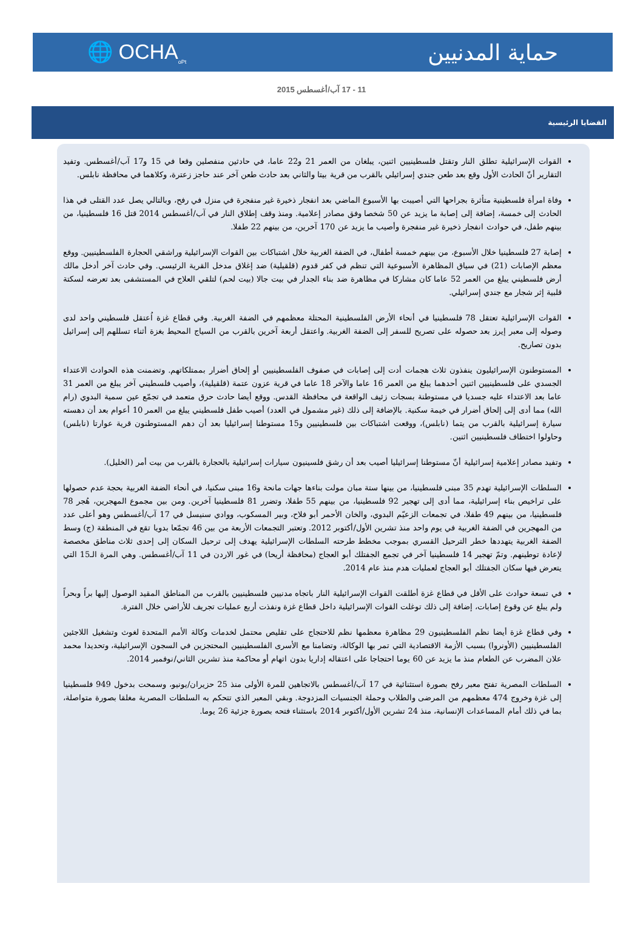حماية المدنيين 🌐 OCHA<sub>oPt</sub>
11 - 17 آب/أغسطس 2015
القضايا الرئيسية
القوات الإسرائيلية تطلق النار وتقتل فلسطينيين اثنين، يبلغان من العمر 21 و22 عاما، في حادثين منفصلين وقعا في 15 و17 آب/أغسطس. وتفيد التقارير أنّ الحادث الأول وقع بعد طعن جندي إسرائيلي بالقرب من قرية بيتا والثاني بعد حادث طعن آخر عند حاجز زعترة، وكلاهما في محافظة نابلس.
وفاة امرأة فلسطينية متأثرة بجراحها التي أصيبت بها الأسبوع الماضي بعد انفجار ذخيرة غير منفجرة في منزل في رفح، وبالتالي يصل عدد القتلى في هذا الحادث إلى خمسة، إضافة إلى إصابة ما يزيد عن 50 شخصا وفق مصادر إعلامية. ومنذ وقف إطلاق النار في آب/أغسطس 2014 قتل 16 فلسطينيا، من بينهم طفل، في حوادث انفجار ذخيرة غير منفجرة وأصيب ما يزيد عن 170 آخرين، من بينهم 22 طفلا.
إصابة 27 فلسطينيا خلال الأسبوع، من بينهم خمسة أطفال، في الضفة الغربية خلال اشتباكات بين القوات الإسرائيلية وراشقي الحجارة الفلسطينيين. ووقع معظم الإصابات (21) في سياق المظاهرة الأسبوعية التي تنظم في كفر قدوم (قلقيلية) ضد إغلاق مدخل القرية الرئيسي. وفي حادث آخر أدخل مالك أرض فلسطيني يبلغ من العمر 52 عاما كان مشاركا في مظاهرة ضد بناء الجدار في بيت جالا (بيت لحم) لتلقي العلاج في المستشفى بعد تعرضه لسكتة قلبية إثر شجار مع جندي إسرائيلي.
القوات الإسرائيلية تعتقل 78 فلسطينيا في أنحاء الأرض الفلسطينية المحتلة معظمهم في الضفة الغربية. وفي قطاع غزة اُعتقل فلسطيني واحد لدى وصوله إلى معبر إيرز بعد حصوله على تصريح للسفر إلى الضفة الغربية. واعتقل أربعة آخرين بالقرب من السياج المحيط بغزة أثناء تسللهم إلى إسرائيل بدون تصاريح.
المستوطنون الإسرائيليون ينفذون ثلاث هجمات أدت إلى إصابات في صفوف الفلسطينيين أو إلحاق أضرار بممتلكاتهم. وتضمنت هذه الحوادث الاعتداء الجسدي على فلسطينيين اثنين أحدهما يبلغ من العمر 16 عاما والآخر 18 عاما في قرية عزون عتمة (قلقيلية)، وأصيب فلسطيني آخر يبلغ من العمر 31 عاما بعد الاعتداء عليه جسديا في مستوطنة بسجات زئيف الواقعة في محافظة القدس. ووقع أيضا حادث حرق متعمد في تجمّع عين سمية البدوي (رام الله) مما أدى إلى إلحاق أضرار في خيمة سكنية. بالإضافة إلى ذلك (غير مشمول في العدد) أصيب طفل فلسطيني يبلغ من العمر 10 أعوام بعد أن دهسته سيارة إسرائيلية بالقرب من يتما (نابلس)، ووقعت اشتباكات بين فلسطينيين و15 مستوطنا إسرائيليا بعد أن دهم المستوطنون قرية عوارتا (نابلس) وحاولوا اختطاف فلسطينيين اثنين.
وتفيد مصادر إعلامية إسرائيلية أنّ مستوطنا إسرائيليا أصيب بعد أن رشق فلسينيون سيارات إسرائيلية بالحجارة بالقرب من بيت أمر (الخليل).
السلطات الإسرائيلية تهدم 35 مبنى فلسطينيا، من بينها ستة مبان مولت بناءها جهات مانحة و16 مبنى سكنيا، في أنحاء الضفة الغربية بحجة عدم حصولها على تراخيص بناء إسرائيلية، مما أدى إلى تهجير 92 فلسطينيا، من بينهم 55 طفلا، وتضرر 81 فلسطينيا آخرين. ومن بين مجموع المهجرين، هُجر 78 فلسطينيا، من بينهم 49 طفلا، في تجمعات الزعيّم البدوي، والخان الأحمر أبو فلاح، وبير المسكوب، ووادي سنيسل في 17 آب/أغسطس وهو أعلى عدد من المهجرين في الضفة الغربية في يوم واحد منذ تشرين الأول/أكتوبر 2012. وتعتبر التجمعات الأربعة من بين 46 تجمّعا بدويا تقع في المنطقة (ج) وسط الضفة الغربية يتهددها خطر الترحيل القسري بموجب مخطط طرحته السلطات الإسرائيلية يهدف إلى ترحيل السكان إلى إحدى ثلاث مناطق مخصصة لإعادة توطينهم. وتمّ تهجير 14 فلسطينيا آخر في تجمع الجفتلك أبو العجاج (محافظة أريحا) في غور الاردن في 11 آب/أغسطس. وهي المرة الـ15 التي يتعرض فيها سكان الجفتلك أبو العجاج لعمليات هدم منذ عام 2014.
في تسعة حوادث على الأقل في قطاع غزة أطلقت القوات الإسرائيلية النار باتجاه مدنيين فلسطينيين بالقرب من المناطق المقيد الوصول إليها براً وبحراً ولم يبلغ عن وقوع إصابات، إضافة إلى ذلك توغلت القوات الإسرائيلية داخل قطاع غزة ونفذت أربع عمليات تجريف للأراضي خلال الفترة.
وفي قطاع غزة أيضا نظم الفلسطينيون 29 مظاهرة معظمها نظم للاحتجاج على تقليص محتمل لخدمات وكالة الأمم المتحدة لغوث وتشغيل اللاجئين الفلسطينيين (الأونروا) بسبب الأزمة الاقتصادية التي تمر بها الوكالة، وتضامنا مع الأسرى الفلسطينيين المحتجزين في السجون الإسرائيلية، وتحديدا محمد علان المضرب عن الطعام منذ ما يزيد عن 60 يوما احتجاجا على اعتقاله إداريا بدون اتهام أو محاكمة منذ تشرين الثاني/نوفمبر 2014.
السلطات المصرية تفتح معبر رفح بصورة استثنائية في 17 آب/أغسطس بالاتجاهين للمرة الأولى منذ 25 حزيران/يونيو، وسمحت بدخول 949 فلسطينيا إلى غزة وخروج 474 معظمهم من المرضى والطلاب وحملة الجنسيات المزدوجة. وبقي المعبر الذي تتحكم به السلطات المصرية مغلقا بصورة متواصلة، بما في ذلك أمام المساعدات الإنسانية، منذ 24 تشرين الأول/أكتوبر 2014 باستثناء فتحه بصورة جزئية 26 يوما.